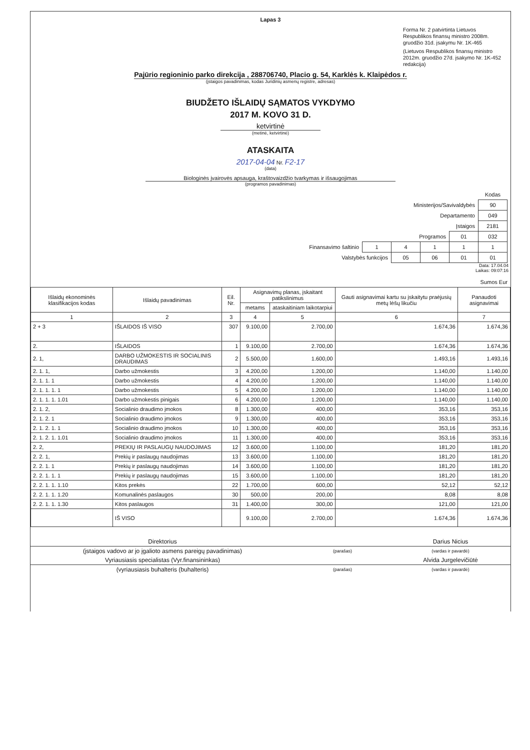Lapas 3
Forma Nr. 2 patvirtinta Lietuvos Respublikos finansų ministro 2008m. gruodžio 31d. įsakymu Nr. 1K-465
(Lietuvos Respublikos finansų ministro 2012m. gruodžio 27d. įsakymo Nr. 1K-452 redakcija)
Pajūrio regioninio parko direkcija , 288706740, Placio g. 54, Karklės k. Klaipėdos r.
(įstaigos pavadinimas, kodas Juridinių asmenų registre, adresas)
BIUDŽETO IŠLAIDŲ SĄMATOS VYKDYMO
2017 M. KOVO 31 D.
ketvirtinė
(metinė, ketvirtinė)
ATASKAITA
2017-04-04 Nr. F2-17
(data)
Biologinės įvairovės apsauga, kraštovaizdžio tvarkymas ir išsaugojimas
(programos pavadinimas)
| | | | | | Kodas |
| Ministerijos/Savivaldybės | | | | | 90 |
| Departamento | | | | | 049 |
| Įstaigos | | | | | 2181 |
| Programos | | | | 01 | 032 |
| Finansavimo šaltinio | 1 | 4 | 1 | 1 | 1 |
| Valstybės funkcijos | | 05 | 06 | 01 | 01 |
Data: 17.04.04
Laikas: 09:07:16
Sumos Eur
| Išlaidų ekonominės klasifikacijos kodas | Išlaidų pavadinimas | Eil. Nr. | Asignavimų planas, įskaitant patikslinimus | | Gauti asignavimai kartu su įskaitytu praėjusių metų lėšų likučiu | Panaudoti asignavimai |
| --- | --- | --- | --- | --- | --- | --- |
| | | | metams | ataskaitiniam laikotarpiui | | |
| 1 | 2 | 3 | 4 | 5 | 6 | 7 |
| 2 + 3 | IŠLAIDOS IŠ VISO | 307 | 9.100,00 | 2.700,00 | 1.674,36 | 1.674,36 |
| 2. | IŠLAIDOS | 1 | 9.100,00 | 2.700,00 | 1.674,36 | 1.674,36 |
| 2. 1, | DARBO UŽMOKESTIS IR SOCIALINIS DRAUDIMAS | 2 | 5.500,00 | 1.600,00 | 1.493,16 | 1.493,16 |
| 2. 1. 1, | Darbo užmokestis | 3 | 4.200,00 | 1.200,00 | 1.140,00 | 1.140,00 |
| 2. 1. 1. 1 | Darbo užmokestis | 4 | 4.200,00 | 1.200,00 | 1.140,00 | 1.140,00 |
| 2. 1. 1. 1. 1 | Darbo užmokestis | 5 | 4.200,00 | 1.200,00 | 1.140,00 | 1.140,00 |
| 2. 1. 1. 1. 1.01 | Darbo užmokestis pinigais | 6 | 4.200,00 | 1.200,00 | 1.140,00 | 1.140,00 |
| 2. 1. 2, | Socialinio draudimo įmokos | 8 | 1.300,00 | 400,00 | 353,16 | 353,16 |
| 2. 1. 2. 1 | Socialinio draudimo įmokos | 9 | 1.300,00 | 400,00 | 353,16 | 353,16 |
| 2. 1. 2. 1. 1 | Socialinio draudimo įmokos | 10 | 1.300,00 | 400,00 | 353,16 | 353,16 |
| 2. 1. 2. 1. 1.01 | Socialinio draudimo įmokos | 11 | 1.300,00 | 400,00 | 353,16 | 353,16 |
| 2. 2, | PREKIŲ IR PASLAUGŲ NAUDOJIMAS | 12 | 3.600,00 | 1.100,00 | 181,20 | 181,20 |
| 2. 2. 1, | Prekių ir paslaugų naudojimas | 13 | 3.600,00 | 1.100,00 | 181,20 | 181,20 |
| 2. 2. 1. 1 | Prekių ir paslaugų naudojimas | 14 | 3.600,00 | 1.100,00 | 181,20 | 181,20 |
| 2. 2. 1. 1. 1 | Prekių ir paslaugų naudojimas | 15 | 3.600,00 | 1.100,00 | 181,20 | 181,20 |
| 2. 2. 1. 1. 1.10 | Kitos prekės | 22 | 1.700,00 | 600,00 | 52,12 | 52,12 |
| 2. 2. 1. 1. 1.20 | Komunalinės paslaugos | 30 | 500,00 | 200,00 | 8,08 | 8,08 |
| 2. 2. 1. 1. 1.30 | Kitos paslaugos | 31 | 1.400,00 | 300,00 | 121,00 | 121,00 |
| | IŠ VISO | | 9.100,00 | 2.700,00 | 1.674,36 | 1.674,36 |
| Direktorius | | Darius Nicius |
| (įstaigos vadovo ar jo įgalioto asmens pareigų pavadinimas) | (parašas) | (vardas ir pavardė) |
| Vyriausiasis specialistas (Vyr.finansininkas) | | Alvida Jurgelevičiūtė |
| (vyriausiasis buhalteris (buhalteris) | (parašas) | (vardas ir pavardė) |